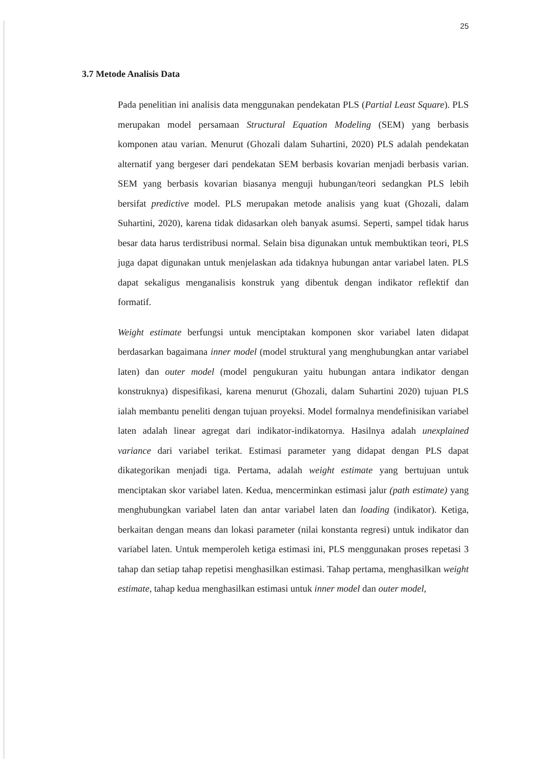25
3.7 Metode Analisis Data
Pada penelitian ini analisis data menggunakan pendekatan PLS (Partial Least Square). PLS merupakan model persamaan Structural Equation Modeling (SEM) yang berbasis komponen atau varian. Menurut (Ghozali dalam Suhartini, 2020) PLS adalah pendekatan alternatif yang bergeser dari pendekatan SEM berbasis kovarian menjadi berbasis varian. SEM yang berbasis kovarian biasanya menguji hubungan/teori sedangkan PLS lebih bersifat predictive model. PLS merupakan metode analisis yang kuat (Ghozali, dalam Suhartini, 2020), karena tidak didasarkan oleh banyak asumsi. Seperti, sampel tidak harus besar data harus terdistribusi normal. Selain bisa digunakan untuk membuktikan teori, PLS juga dapat digunakan untuk menjelaskan ada tidaknya hubungan antar variabel laten. PLS dapat sekaligus menganalisis konstruk yang dibentuk dengan indikator reflektif dan formatif.
Weight estimate berfungsi untuk menciptakan komponen skor variabel laten didapat berdasarkan bagaimana inner model (model struktural yang menghubungkan antar variabel laten) dan outer model (model pengukuran yaitu hubungan antara indikator dengan konstruknya) dispesifikasi, karena menurut (Ghozali, dalam Suhartini 2020) tujuan PLS ialah membantu peneliti dengan tujuan proyeksi. Model formalnya mendefinisikan variabel laten adalah linear agregat dari indikator-indikatornya. Hasilnya adalah unexplained variance dari variabel terikat. Estimasi parameter yang didapat dengan PLS dapat dikategorikan menjadi tiga. Pertama, adalah weight estimate yang bertujuan untuk menciptakan skor variabel laten. Kedua, mencerminkan estimasi jalur (path estimate) yang menghubungkan variabel laten dan antar variabel laten dan loading (indikator). Ketiga, berkaitan dengan means dan lokasi parameter (nilai konstanta regresi) untuk indikator dan variabel laten. Untuk memperoleh ketiga estimasi ini, PLS menggunakan proses repetasi 3 tahap dan setiap tahap repetisi menghasilkan estimasi. Tahap pertama, menghasilkan weight estimate, tahap kedua menghasilkan estimasi untuk inner model dan outer model,